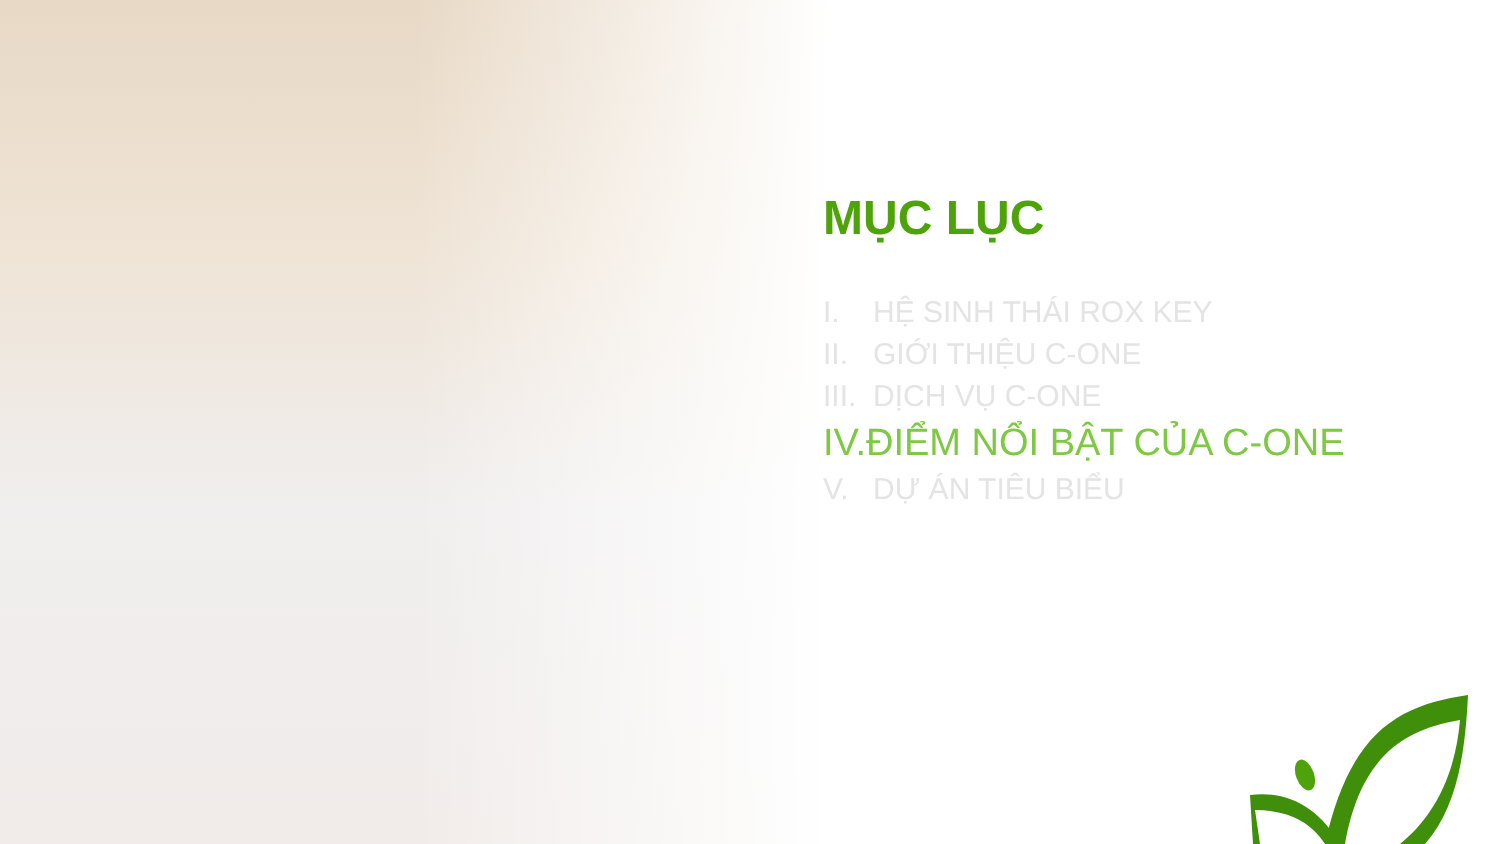MỤC LỤC
I. HỆ SINH THÁI ROX KEY
II. GIỚI THIỆU C-ONE
III. DỊCH VỤ C-ONE
IV. ĐIỂM NỔI BẬT CỦA C-ONE
V. DỰ ÁN TIÊU BIỂU